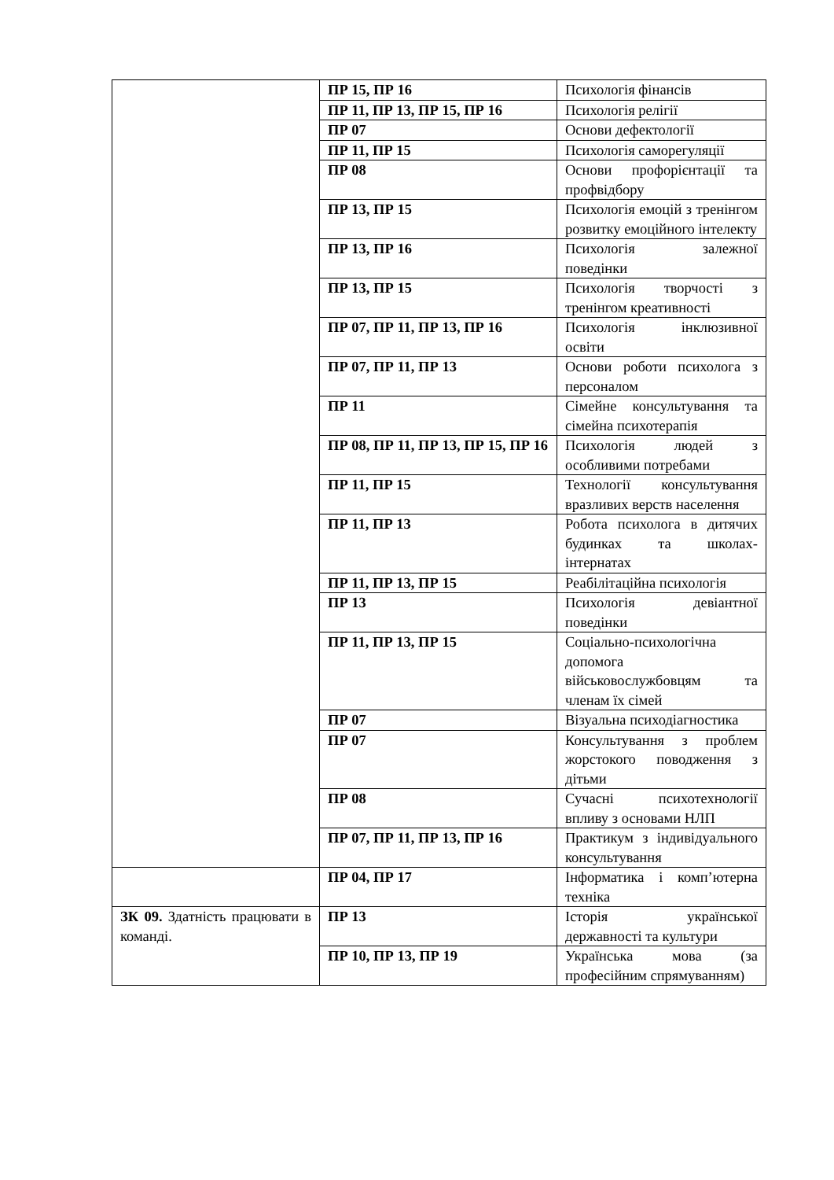| | ПР 15, ПР 16 | Психологія фінансів |
| | ПР 11, ПР 13, ПР 15, ПР 16 | Психологія релігії |
| | ПР 07 | Основи дефектології |
| | ПР 11, ПР 15 | Психологія саморегуляції |
| | ПР 08 | Основи профорієнтації та профвідбору |
| | ПР 13, ПР 15 | Психологія емоцій з тренінгом розвитку емоційного інтелекту |
| | ПР 13, ПР 16 | Психологія залежної поведінки |
| | ПР 13, ПР 15 | Психологія творчості з тренінгом креативності |
| | ПР 07, ПР 11, ПР 13, ПР 16 | Психологія інклюзивної освіти |
| | ПР 07, ПР 11, ПР 13 | Основи роботи психолога з персоналом |
| | ПР 11 | Сімейне консультування та сімейна психотерапія |
| | ПР 08, ПР 11, ПР 13, ПР 15, ПР 16 | Психологія людей з особливими потребами |
| | ПР 11, ПР 15 | Технології консультування вразливих верств населення |
| | ПР 11, ПР 13 | Робота психолога в дитячих будинках та школах-інтернатах |
| | ПР 11, ПР 13, ПР 15 | Реабілітаційна психологія |
| | ПР 13 | Психологія девіантної поведінки |
| | ПР 11, ПР 13, ПР 15 | Соціально-психологічна допомога військовослужбовцям та членам їх сімей |
| | ПР 07 | Візуальна психодіагностика |
| | ПР 07 | Консультування з проблем жорстокого поводження з дітьми |
| | ПР 08 | Сучасні психотехнології впливу з основами НЛП |
| | ПР 07, ПР 11, ПР 13, ПР 16 | Практикум з індивідуального консультування |
| | ПР 04, ПР 17 | Інформатика і комп’ютерна техніка |
| ЗК 09. Здатність працювати в команді. | ПР 13 | Історія української державності та культури |
| | ПР 10, ПР 13, ПР 19 | Українська мова (за професійним спрямуванням) |